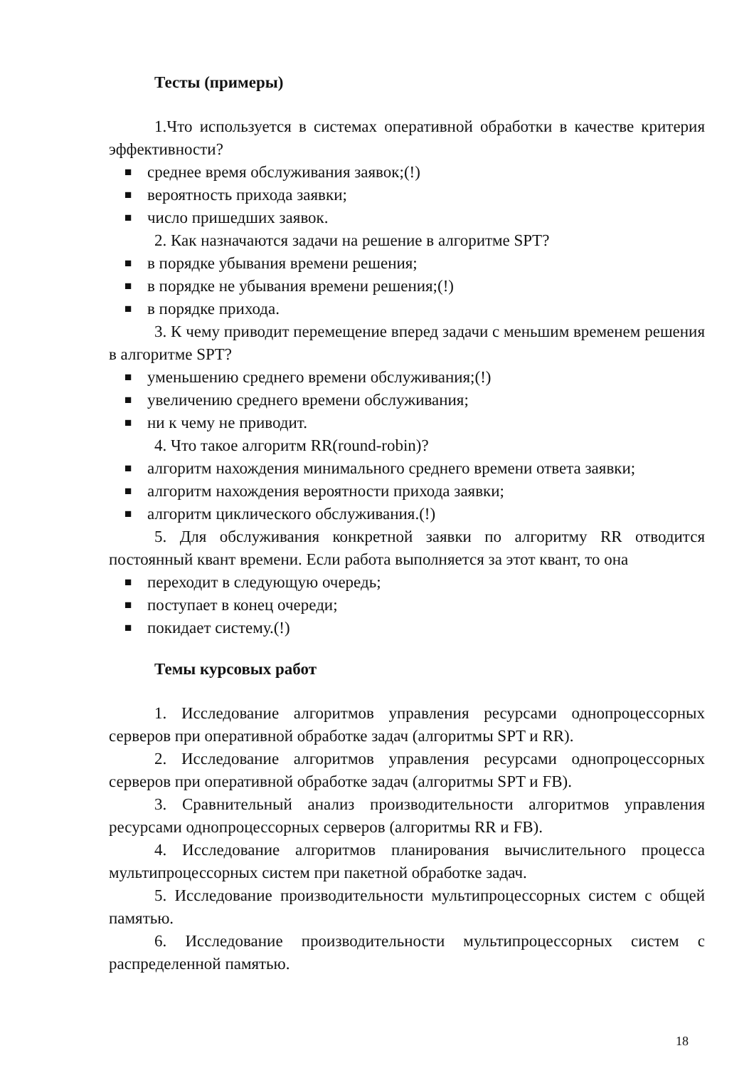Тесты (примеры)
1.Что используется в системах оперативной обработки в качестве критерия эффективности?
■ среднее время обслуживания заявок;(!)
■ вероятность прихода заявки;
■ число пришедших заявок.
2. Как назначаются задачи на решение в алгоритме SPT?
■ в порядке убывания времени решения;
■ в порядке не убывания времени решения;(!)
■ в порядке прихода.
3. К чему приводит перемещение вперед задачи с меньшим временем решения в алгоритме SPT?
■ уменьшению среднего времени обслуживания;(!)
■ увеличению среднего времени обслуживания;
■ ни к чему не приводит.
4. Что такое алгоритм RR(round-robin)?
■ алгоритм нахождения минимального среднего времени ответа заявки;
■ алгоритм нахождения вероятности прихода заявки;
■ алгоритм циклического обслуживания.(!)
5. Для обслуживания конкретной заявки по алгоритму RR отводится постоянный квант времени. Если работа выполняется за этот квант, то она
■ переходит в следующую очередь;
■ поступает в конец очереди;
■ покидает систему.(!)
Темы курсовых работ
1. Исследование алгоритмов управления ресурсами однопроцессорных серверов при оперативной обработке задач (алгоритмы SPT и RR).
2. Исследование алгоритмов управления ресурсами однопроцессорных серверов при оперативной обработке задач (алгоритмы SPT и FB).
3. Сравнительный анализ производительности алгоритмов управления ресурсами однопроцессорных серверов (алгоритмы RR и FB).
4. Исследование алгоритмов планирования вычислительного процесса мультипроцессорных систем при пакетной обработке задач.
5. Исследование производительности мультипроцессорных систем с общей памятью.
6. Исследование производительности мультипроцессорных систем с распределенной памятью.
18